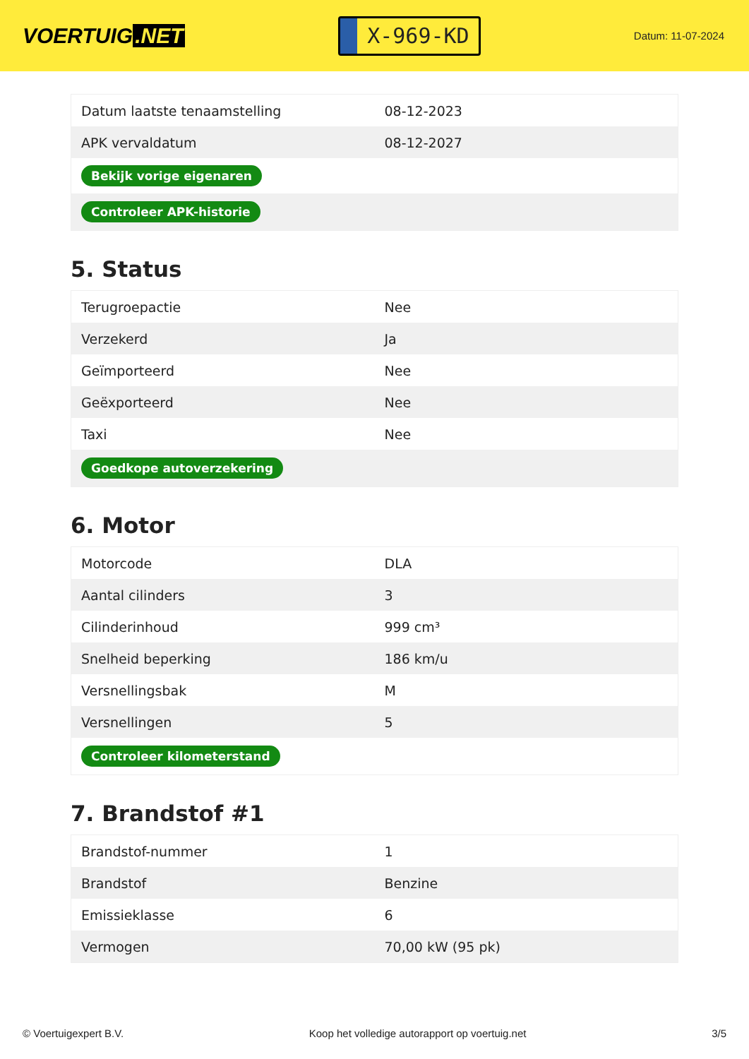VOERTUIG.NET
X-969-KD
Datum: 11-07-2024
| Datum laatste tenaamstelling | 08-12-2023 |
| APK vervaldatum | 08-12-2027 |
| Bekijk vorige eigenaren | |
| Controleer APK-historie | |
5. Status
| Terugroepactie | Nee |
| Verzekerd | Ja |
| Geïmporteerd | Nee |
| Geëxporteerd | Nee |
| Taxi | Nee |
| Goedkope autoverzekering | |
6. Motor
| Motorcode | DLA |
| Aantal cilinders | 3 |
| Cilinderinhoud | 999 cm³ |
| Snelheid beperking | 186 km/u |
| Versnellingsbak | M |
| Versnellingen | 5 |
| Controleer kilometerstand | |
7. Brandstof #1
| Brandstof-nummer | 1 |
| Brandstof | Benzine |
| Emissieklasse | 6 |
| Vermogen | 70,00 kW (95 pk) |
© Voertuigexpert B.V. Koop het volledige autorapport op voertuig.net 3/5